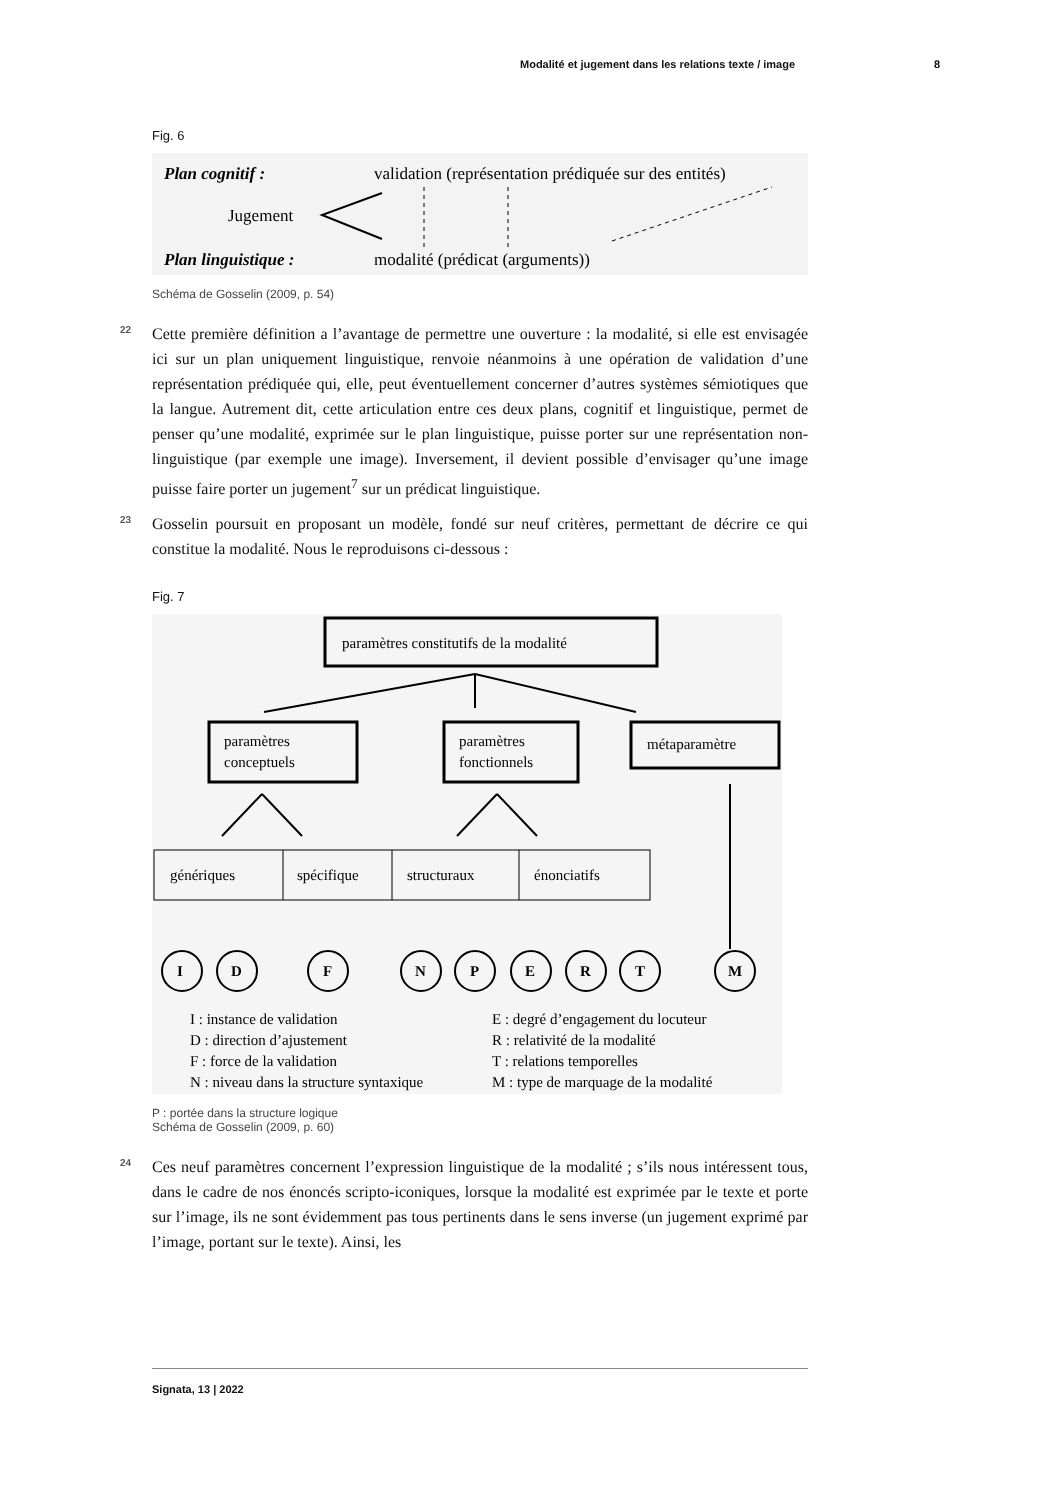Modalité et jugement dans les relations texte / image 8
Fig. 6
Plan cognitif :
validation (représentation prédiquée sur des entités)
Jugement
Plan linguistique :
modalité (prédicat (arguments))
Schéma de Gosselin (2009, p. 54)
22 Cette première définition a l’avantage de permettre une ouverture : la modalité, si elle est envisagée ici sur un plan uniquement linguistique, renvoie néanmoins à une opération de validation d’une représentation prédiquée qui, elle, peut éventuellement concerner d’autres systèmes sémiotiques que la langue. Autrement dit, cette articulation entre ces deux plans, cognitif et linguistique, permet de penser qu’une modalité, exprimée sur le plan linguistique, puisse porter sur une représentation non-linguistique (par exemple une image). Inversement, il devient possible d’envisager qu’une image puisse faire porter un jugement<sup>7</sup> sur un prédicat linguistique.
23 Gosselin poursuit en proposant un modèle, fondé sur neuf critères, permettant de décrire ce qui constitue la modalité. Nous le reproduisons ci-dessous :
Fig. 7
paramètres constitutifs de la modalité
paramètres
conceptuels
paramètres
fonctionnels
métaparamètre
génériques
spécifique
structuraux
énonciatifs
I
D
F
N
P
E
R
T
M
I : instance de validation
E : degré d’engagement du locuteur
D : direction d’ajustement
R : relativité de la modalité
F : force de la validation
T : relations temporelles
N : niveau dans la structure syntaxique
M : type de marquage de la modalité
P : portée dans la structure logique
P : portée dans la structure logique
Schéma de Gosselin (2009, p. 60)
24 Ces neuf paramètres concernent l’expression linguistique de la modalité ; s’ils nous intéressent tous, dans le cadre de nos énoncés scripto-iconiques, lorsque la modalité est exprimée par le texte et porte sur l’image, ils ne sont évidemment pas tous pertinents dans le sens inverse (un jugement exprimé par l’image, portant sur le texte). Ainsi, les
Signata, 13 | 2022